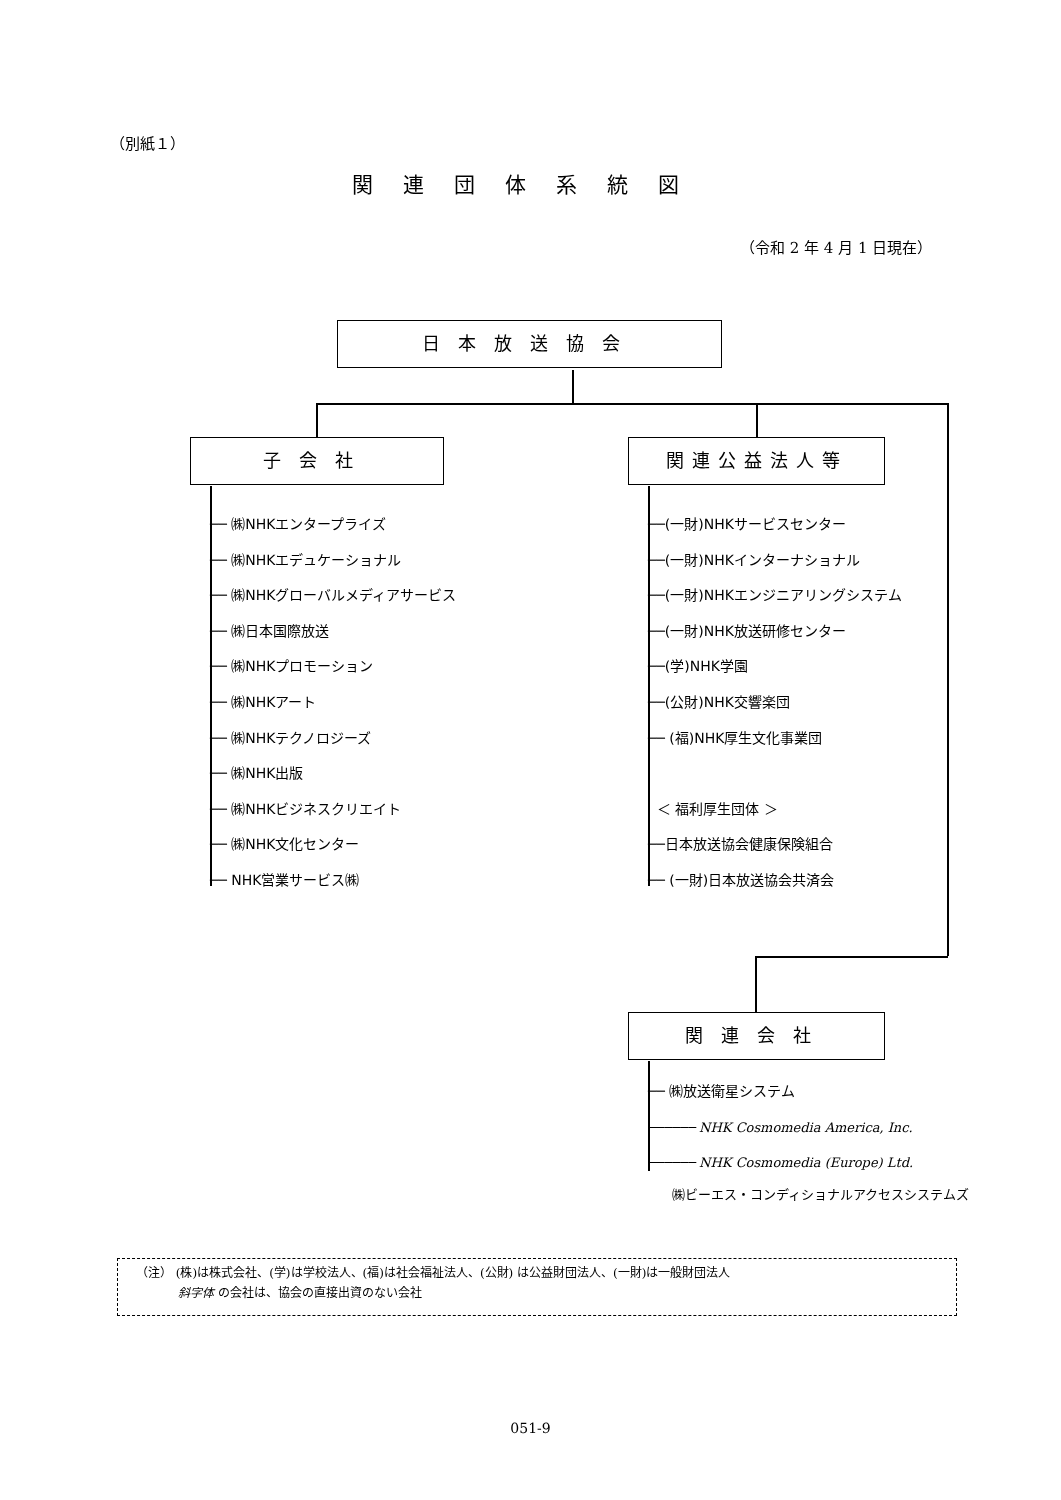（別紙１）
関連団体系統図
（令和 2 年 4 月 1 日現在）
日本放送協会
子会社 関連公益法人等
── ㈱NHKエンタープライズ
── ㈱NHKエデュケーショナル
── ㈱NHKグローバルメディアサービス
── ㈱日本国際放送
── ㈱NHKプロモーション
── ㈱NHKアート
── ㈱NHKテクノロジーズ
── ㈱NHK出版
── ㈱NHKビジネスクリエイト
── ㈱NHK文化センター
── NHK営業サービス㈱
──(一財)NHKサービスセンター
──(一財)NHKインターナショナル
──(一財)NHKエンジニアリングシステム
──(一財)NHK放送研修センター
──(学)NHK学園
──(公財)NHK交響楽団
── (福)NHK厚生文化事業団
＜ 福利厚生団体 ＞
──日本放送協会健康保険組合
── (一財)日本放送協会共済会
関連会社
── ㈱放送衛星システム
────── NHK Cosmomedia America, Inc.
────── NHK Cosmomedia (Europe) Ltd.
㈱ビーエス・コンディショナルアクセスシステムズ
（注） (株)は株式会社、(学)は学校法人、(福)は社会福祉法人、(公財) は公益財団法人、(一財)は一般財団法人
斜字体 の会社は、協会の直接出資のない会社
051-9